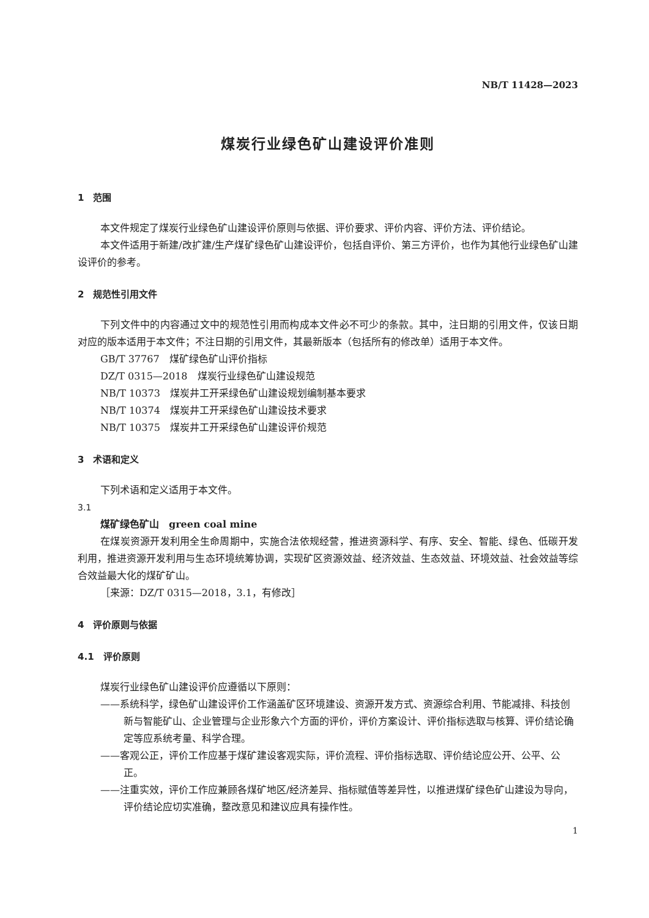NB/T 11428—2023
煤炭行业绿色矿山建设评价准则
1　范围
本文件规定了煤炭行业绿色矿山建设评价原则与依据、评价要求、评价内容、评价方法、评价结论。
本文件适用于新建/改扩建/生产煤矿绿色矿山建设评价，包括自评价、第三方评价，也作为其他行业绿色矿山建设评价的参考。
2　规范性引用文件
下列文件中的内容通过文中的规范性引用而构成本文件必不可少的条款。其中，注日期的引用文件，仅该日期对应的版本适用于本文件；不注日期的引用文件，其最新版本（包括所有的修改单）适用于本文件。
GB/T 37767　煤矿绿色矿山评价指标
DZ/T 0315—2018　煤炭行业绿色矿山建设规范
NB/T 10373　煤炭井工开采绿色矿山建设规划编制基本要求
NB/T 10374　煤炭井工开采绿色矿山建设技术要求
NB/T 10375　煤炭井工开采绿色矿山建设评价规范
3　术语和定义
下列术语和定义适用于本文件。
3.1
煤矿绿色矿山　green coal mine
在煤炭资源开发利用全生命周期中，实施合法依规经营，推进资源科学、有序、安全、智能、绿色、低碳开发利用，推进资源开发利用与生态环境统筹协调，实现矿区资源效益、经济效益、生态效益、环境效益、社会效益等综合效益最大化的煤矿矿山。
［来源：DZ/T 0315—2018，3.1，有修改］
4　评价原则与依据
4.1　评价原则
煤炭行业绿色矿山建设评价应遵循以下原则：
——系统科学，绿色矿山建设评价工作涵盖矿区环境建设、资源开发方式、资源综合利用、节能减排、科技创新与智能矿山、企业管理与企业形象六个方面的评价，评价方案设计、评价指标选取与核算、评价结论确定等应系统考量、科学合理。
——客观公正，评价工作应基于煤矿建设客观实际，评价流程、评价指标选取、评价结论应公开、公平、公正。
——注重实效，评价工作应兼顾各煤矿地区/经济差异、指标赋值等差异性，以推进煤矿绿色矿山建设为导向，评价结论应切实准确，整改意见和建议应具有操作性。
1